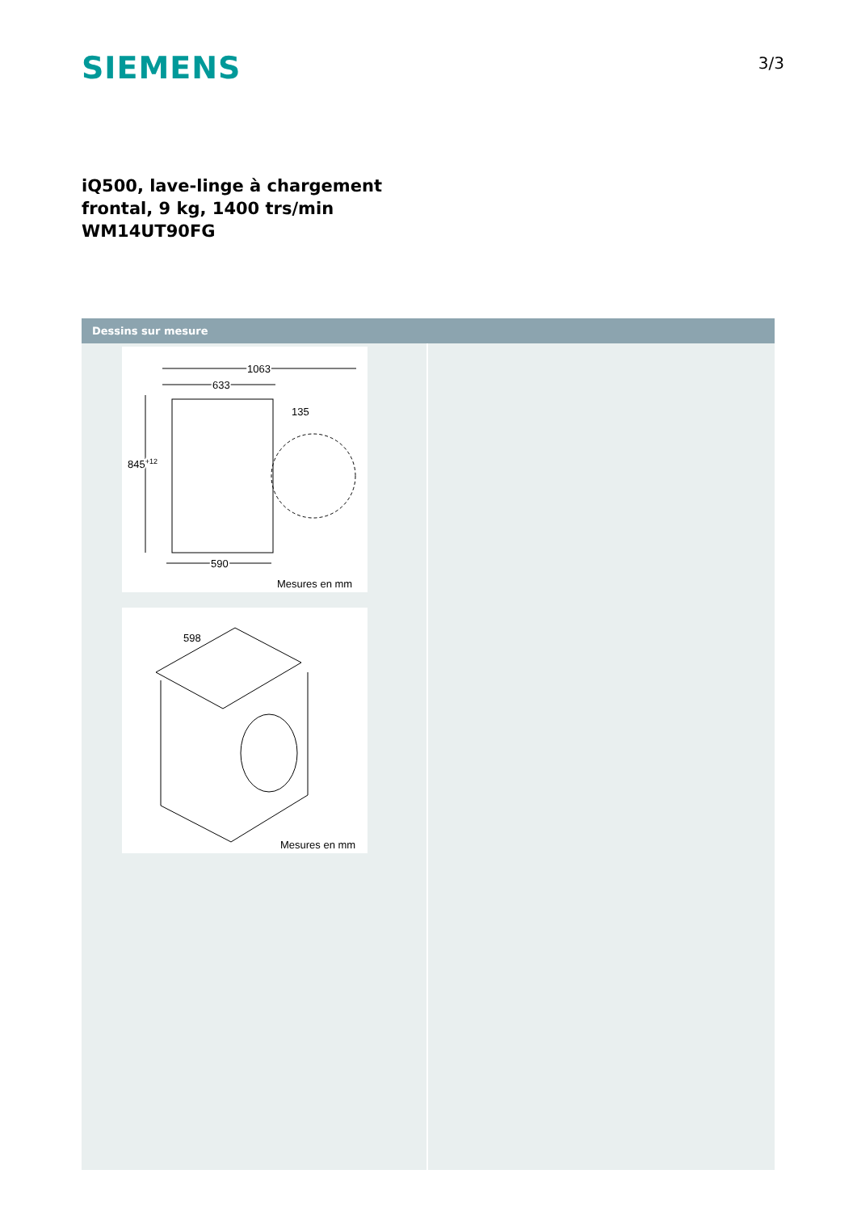SIEMENS
3/3
iQ500, lave-linge à chargement
frontal, 9 kg, 1400 trs/min
WM14UT90FG
Dessins sur mesure
1063
633
135
845+12
590
Mesures en mm
598
Mesures en mm